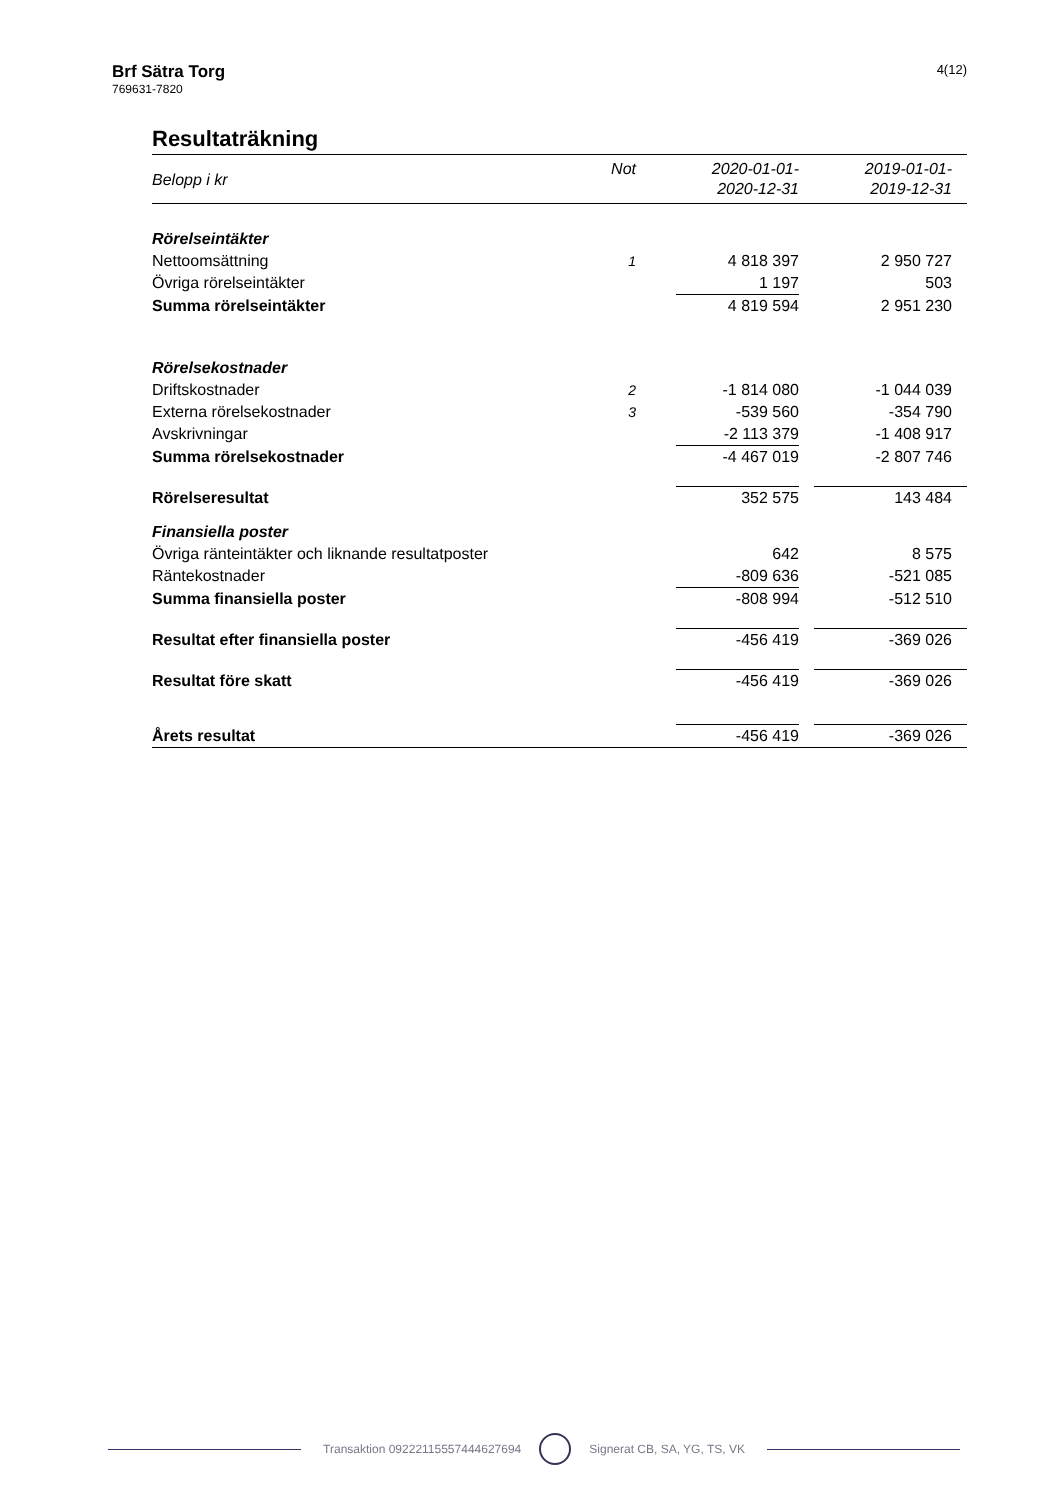Brf Sätra Torg
769631-7820
4(12)
Resultaträkning
| Belopp i kr | Not | 2020-01-01- 2020-12-31 | | 2019-01-01- 2019-12-31 |
| Rörelseintäkter | | | | |
| Nettoomsättning | 1 | 4 818 397 | | 2 950 727 |
| Övriga rörelseintäkter | | 1 197 | | 503 |
| Summa rörelseintäkter | | 4 819 594 | | 2 951 230 |
| Rörelsekostnader | | | | |
| Driftskostnader | 2 | -1 814 080 | | -1 044 039 |
| Externa rörelsekostnader | 3 | -539 560 | | -354 790 |
| Avskrivningar | | -2 113 379 | | -1 408 917 |
| Summa rörelsekostnader | | -4 467 019 | | -2 807 746 |
| Rörelseresultat | | 352 575 | | 143 484 |
| Finansiella poster | | | | |
| Övriga ränteintäkter och liknande resultatposter | | 642 | | 8 575 |
| Räntekostnader | | -809 636 | | -521 085 |
| Summa finansiella poster | | -808 994 | | -512 510 |
| Resultat efter finansiella poster | | -456 419 | | -369 026 |
| Resultat före skatt | | -456 419 | | -369 026 |
| Årets resultat | | -456 419 | | -369 026 |
Transaktion 09222115557444627694 Signerat CB, SA, YG, TS, VK